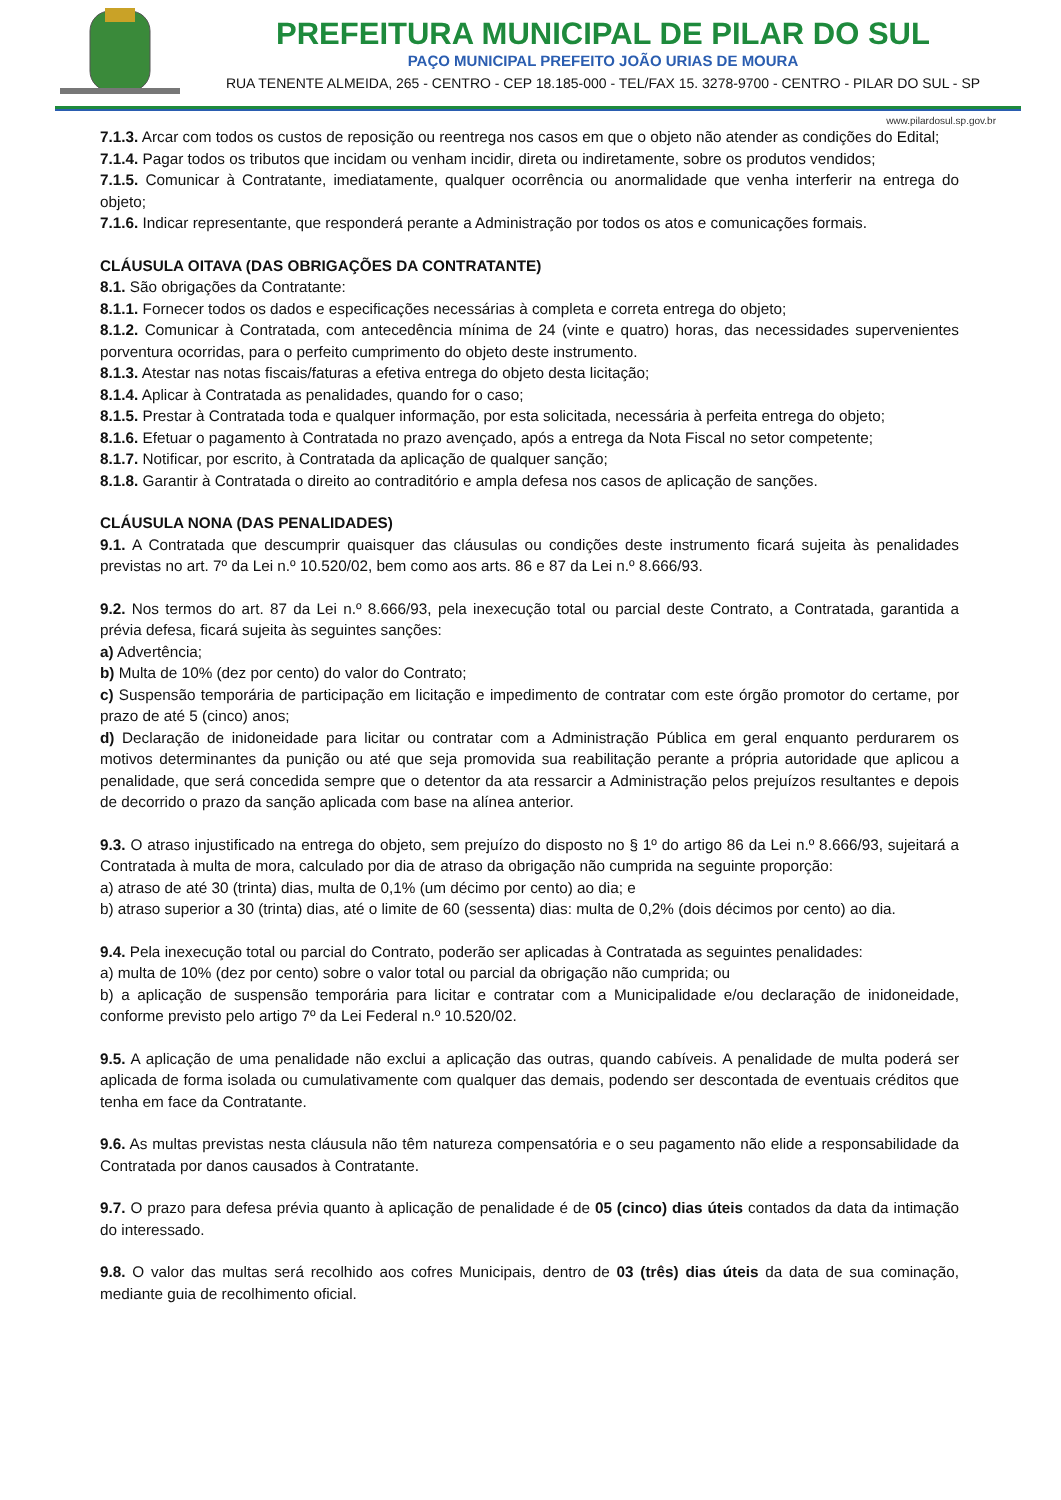PREFEITURA MUNICIPAL DE PILAR DO SUL
PAÇO MUNICIPAL PREFEITO JOÃO URIAS DE MOURA
RUA TENENTE ALMEIDA, 265 - CENTRO - CEP 18.185-000 - TEL/FAX 15. 3278-9700 - CENTRO - PILAR DO SUL - SP
www.pilardosul.sp.gov.br
7.1.3. Arcar com todos os custos de reposição ou reentrega nos casos em que o objeto não atender as condições do Edital;
7.1.4. Pagar todos os tributos que incidam ou venham incidir, direta ou indiretamente, sobre os produtos vendidos;
7.1.5. Comunicar à Contratante, imediatamente, qualquer ocorrência ou anormalidade que venha interferir na entrega do objeto;
7.1.6. Indicar representante, que responderá perante a Administração por todos os atos e comunicações formais.
CLÁUSULA OITAVA (DAS OBRIGAÇÕES DA CONTRATANTE)
8.1. São obrigações da Contratante:
8.1.1. Fornecer todos os dados e especificações necessárias à completa e correta entrega do objeto;
8.1.2. Comunicar à Contratada, com antecedência mínima de 24 (vinte e quatro) horas, das necessidades supervenientes porventura ocorridas, para o perfeito cumprimento do objeto deste instrumento.
8.1.3. Atestar nas notas fiscais/faturas a efetiva entrega do objeto desta licitação;
8.1.4. Aplicar à Contratada as penalidades, quando for o caso;
8.1.5. Prestar à Contratada toda e qualquer informação, por esta solicitada, necessária à perfeita entrega do objeto;
8.1.6. Efetuar o pagamento à Contratada no prazo avençado, após a entrega da Nota Fiscal no setor competente;
8.1.7. Notificar, por escrito, à Contratada da aplicação de qualquer sanção;
8.1.8. Garantir à Contratada o direito ao contraditório e ampla defesa nos casos de aplicação de sanções.
CLÁUSULA NONA (DAS PENALIDADES)
9.1. A Contratada que descumprir quaisquer das cláusulas ou condições deste instrumento ficará sujeita às penalidades previstas no art. 7º da Lei n.º 10.520/02, bem como aos arts. 86 e 87 da Lei n.º 8.666/93.
9.2. Nos termos do art. 87 da Lei n.º 8.666/93, pela inexecução total ou parcial deste Contrato, a Contratada, garantida a prévia defesa, ficará sujeita às seguintes sanções:
a) Advertência;
b) Multa de 10% (dez por cento) do valor do Contrato;
c) Suspensão temporária de participação em licitação e impedimento de contratar com este órgão promotor do certame, por prazo de até 5 (cinco) anos;
d) Declaração de inidoneidade para licitar ou contratar com a Administração Pública em geral enquanto perdurarem os motivos determinantes da punição ou até que seja promovida sua reabilitação perante a própria autoridade que aplicou a penalidade, que será concedida sempre que o detentor da ata ressarcir a Administração pelos prejuízos resultantes e depois de decorrido o prazo da sanção aplicada com base na alínea anterior.
9.3. O atraso injustificado na entrega do objeto, sem prejuízo do disposto no § 1º do artigo 86 da Lei n.º 8.666/93, sujeitará a Contratada à multa de mora, calculado por dia de atraso da obrigação não cumprida na seguinte proporção:
a) atraso de até 30 (trinta) dias, multa de 0,1% (um décimo por cento) ao dia; e
b) atraso superior a 30 (trinta) dias, até o limite de 60 (sessenta) dias: multa de 0,2% (dois décimos por cento) ao dia.
9.4. Pela inexecução total ou parcial do Contrato, poderão ser aplicadas à Contratada as seguintes penalidades:
a) multa de 10% (dez por cento) sobre o valor total ou parcial da obrigação não cumprida; ou
b) a aplicação de suspensão temporária para licitar e contratar com a Municipalidade e/ou declaração de inidoneidade, conforme previsto pelo artigo 7º da Lei Federal n.º 10.520/02.
9.5. A aplicação de uma penalidade não exclui a aplicação das outras, quando cabíveis. A penalidade de multa poderá ser aplicada de forma isolada ou cumulativamente com qualquer das demais, podendo ser descontada de eventuais créditos que tenha em face da Contratante.
9.6. As multas previstas nesta cláusula não têm natureza compensatória e o seu pagamento não elide a responsabilidade da Contratada por danos causados à Contratante.
9.7. O prazo para defesa prévia quanto à aplicação de penalidade é de 05 (cinco) dias úteis contados da data da intimação do interessado.
9.8. O valor das multas será recolhido aos cofres Municipais, dentro de 03 (três) dias úteis da data de sua cominação, mediante guia de recolhimento oficial.